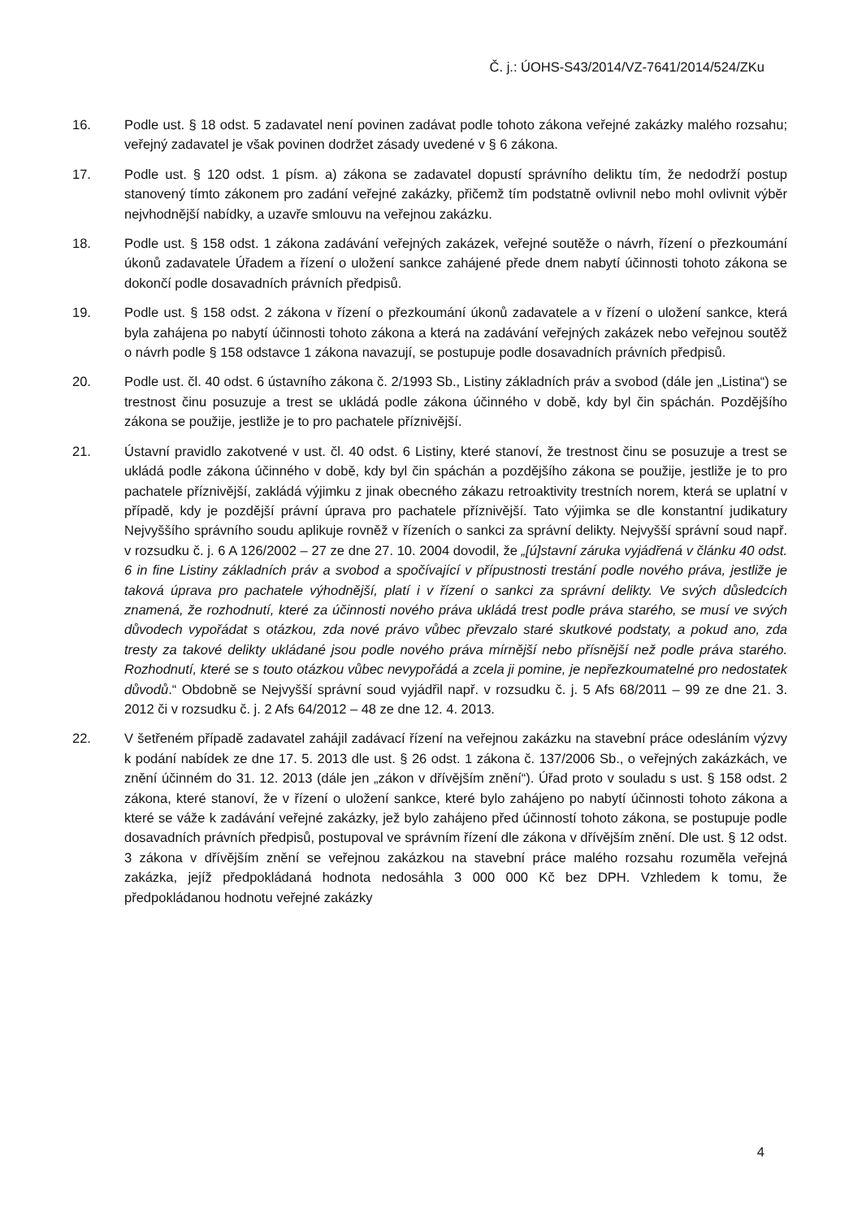Č. j.: ÚOHS-S43/2014/VZ-7641/2014/524/ZKu
16. Podle ust. § 18 odst. 5 zadavatel není povinen zadávat podle tohoto zákona veřejné zakázky malého rozsahu; veřejný zadavatel je však povinen dodržet zásady uvedené v § 6 zákona.
17. Podle ust. § 120 odst. 1 písm. a) zákona se zadavatel dopustí správního deliktu tím, že nedodrží postup stanovený tímto zákonem pro zadání veřejné zakázky, přičemž tím podstatně ovlivnil nebo mohl ovlivnit výběr nejvhodnější nabídky, a uzavře smlouvu na veřejnou zakázku.
18. Podle ust. § 158 odst. 1 zákona zadávání veřejných zakázek, veřejné soutěže o návrh, řízení o přezkoumání úkonů zadavatele Úřadem a řízení o uložení sankce zahájené přede dnem nabytí účinnosti tohoto zákona se dokončí podle dosavadních právních předpisů.
19. Podle ust. § 158 odst. 2 zákona v řízení o přezkoumání úkonů zadavatele a v řízení o uložení sankce, která byla zahájena po nabytí účinnosti tohoto zákona a která na zadávání veřejných zakázek nebo veřejnou soutěž o návrh podle § 158 odstavce 1 zákona navazují, se postupuje podle dosavadních právních předpisů.
20. Podle ust. čl. 40 odst. 6 ústavního zákona č. 2/1993 Sb., Listiny základních práv a svobod (dále jen „Listina“) se trestnost činu posuzuje a trest se ukládá podle zákona účinného v době, kdy byl čin spáchán. Pozdějšího zákona se použije, jestliže je to pro pachatele příznivější.
21. Ústavní pravidlo zakotvené v ust. čl. 40 odst. 6 Listiny, které stanoví, že trestnost činu se posuzuje a trest se ukládá podle zákona účinného v době, kdy byl čin spáchán a pozdějšího zákona se použije, jestliže je to pro pachatele příznivější, zakládá výjimku z jinak obecného zákazu retroaktivity trestních norem, která se uplatní v případě, kdy je pozdější právní úprava pro pachatele příznivější. Tato výjimka se dle konstantní judikatury Nejvyššího správního soudu aplikuje rovněž v řízeních o sankci za správní delikty. Nejvyšší správní soud např. v rozsudku č. j. 6 A 126/2002 – 27 ze dne 27. 10. 2004 dovodil, že „[ú]stavní záruka vyjádřená v článku 40 odst. 6 in fine Listiny základních práv a svobod a spočívající v přípustnosti trestání podle nového práva, jestliže je taková úprava pro pachatele výhodnější, platí i v řízení o sankci za správní delikty. Ve svých důsledcích znamená, že rozhodnutí, které za účinnosti nového práva ukládá trest podle práva starého, se musí ve svých důvodech vypořádat s otázkou, zda nové právo vůbec převzalo staré skutkové podstaty, a pokud ano, zda tresty za takové delikty ukládané jsou podle nového práva mírnější nebo přísnější než podle práva starého. Rozhodnutí, které se s touto otázkou vůbec nevypořádá a zcela ji pomine, je nepřezkoumatelné pro nedostatek důvodů.“ Obdobně se Nejvyšší správní soud vyjádřil např. v rozsudku č. j. 5 Afs 68/2011 – 99 ze dne 21. 3. 2012 či v rozsudku č. j. 2 Afs 64/2012 – 48 ze dne 12. 4. 2013.
22. V šetřeném případě zadavatel zahájil zadávací řízení na veřejnou zakázku na stavební práce odesláním výzvy k podání nabídek ze dne 17. 5. 2013 dle ust. § 26 odst. 1 zákona č. 137/2006 Sb., o veřejných zakázkách, ve znění účinném do 31. 12. 2013 (dále jen „zákon v dřívějším znění“). Úřad proto v souladu s ust. § 158 odst. 2 zákona, které stanoví, že v řízení o uložení sankce, které bylo zahájeno po nabytí účinnosti tohoto zákona a které se váže k zadávání veřejné zakázky, jež bylo zahájeno před účinností tohoto zákona, se postupuje podle dosavadních právních předpisů, postupoval ve správním řízení dle zákona v dřívějším znění. Dle ust. § 12 odst. 3 zákona v dřívějším znění se veřejnou zakázkou na stavební práce malého rozsahu rozuměla veřejná zakázka, jejíž předpokládaná hodnota nedosáhla 3 000 000 Kč bez DPH. Vzhledem k tomu, že předpokládanou hodnotu veřejné zakázky
4